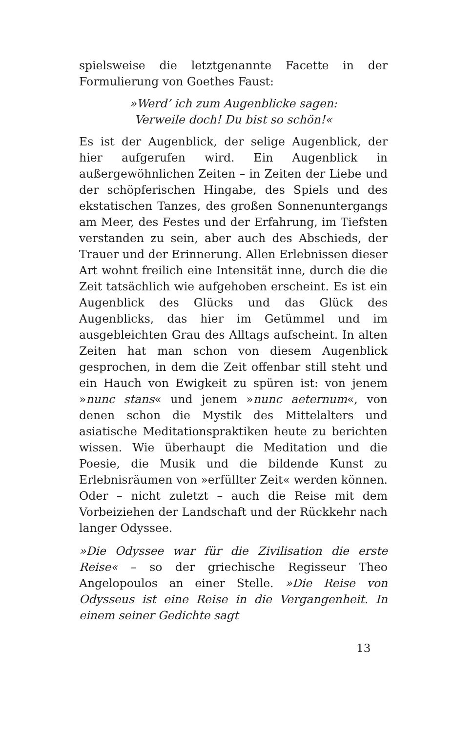spielsweise die letztgenannte Facette in der Formulierung von Goethes Faust:
»Werd’ ich zum Augenblicke sagen:
Verweile doch! Du bist so schön!«
Es ist der Augenblick, der selige Augenblick, der hier aufgerufen wird. Ein Augenblick in außergewöhnlichen Zeiten – in Zeiten der Liebe und der schöpferischen Hingabe, des Spiels und des ekstatischen Tanzes, des großen Sonnenuntergangs am Meer, des Festes und der Erfahrung, im Tiefsten verstanden zu sein, aber auch des Abschieds, der Trauer und der Erinnerung. Allen Erlebnissen dieser Art wohnt freilich eine Intensität inne, durch die die Zeit tatsächlich wie aufgehoben erscheint. Es ist ein Augenblick des Glücks und das Glück des Augenblicks, das hier im Getümmel und im ausgebleichten Grau des Alltags aufscheint. In alten Zeiten hat man schon von diesem Augenblick gesprochen, in dem die Zeit offenbar still steht und ein Hauch von Ewigkeit zu spüren ist: von jenem »nunc stans« und jenem »nunc aeternum«, von denen schon die Mystik des Mittelalters und asiatische Meditationspraktiken heute zu berichten wissen. Wie überhaupt die Meditation und die Poesie, die Musik und die bildende Kunst zu Erlebnisräumen von »erfüllter Zeit« werden können. Oder – nicht zuletzt – auch die Reise mit dem Vorbeiziehen der Landschaft und der Rückkehr nach langer Odyssee.
»Die Odyssee war für die Zivilisation die erste Reise« – so der griechische Regisseur Theo Angelopoulos an einer Stelle. »Die Reise von Odysseus ist eine Reise in die Vergangenheit. In einem seiner Gedichte sagt
13